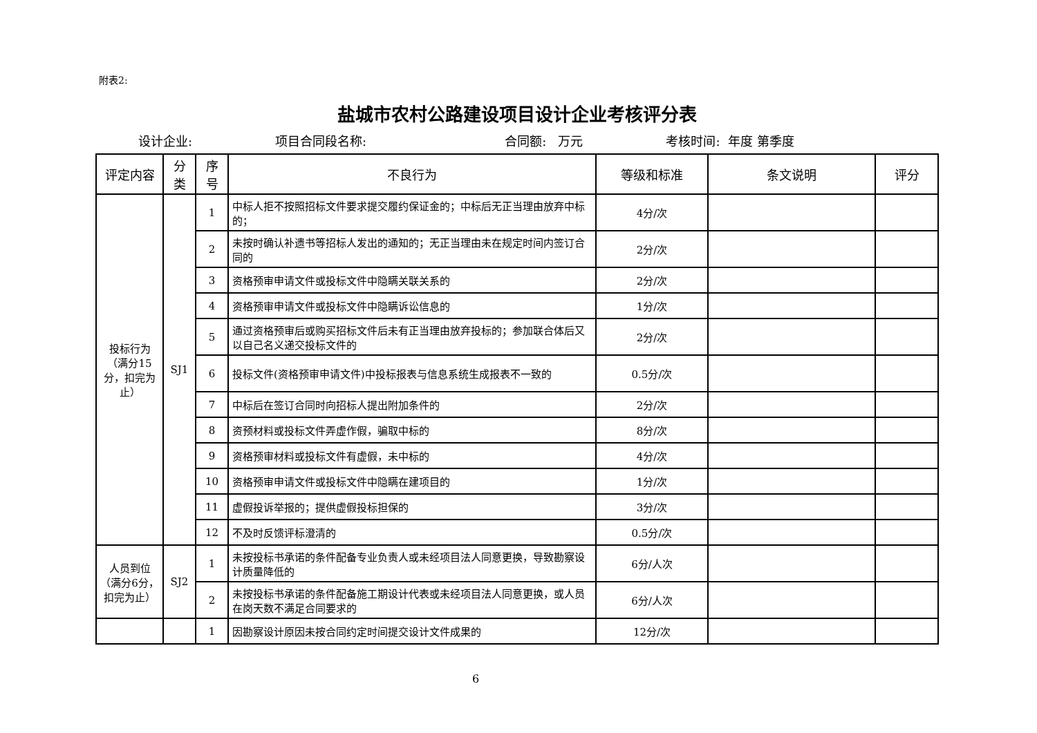附表2:
盐城市农村公路建设项目设计企业考核评分表
设计企业: 项目合同段名称: 合同额: 万元 考核时间: 年度 第季度
| 评定内容 | 分类 | 序号 | 不良行为 | 等级和标准 | 条文说明 | 评分 |
| --- | --- | --- | --- | --- | --- | --- |
| 投标行为（满分15分，扣完为止） | SJ1 | 1 | 中标人拒不按照招标文件要求提交履约保证金的；中标后无正当理由放弃中标的； | 4分/次 | | |
| | | 2 | 未按时确认补遗书等招标人发出的通知的；无正当理由未在规定时间内签订合同的 | 2分/次 | | |
| | | 3 | 资格预审申请文件或投标文件中隐瞒关联关系的 | 2分/次 | | |
| | | 4 | 资格预审申请文件或投标文件中隐瞒诉讼信息的 | 1分/次 | | |
| | | 5 | 通过资格预审后或购买招标文件后未有正当理由放弃投标的；参加联合体后又以自己名义递交投标文件的 | 2分/次 | | |
| | | 6 | 投标文件(资格预审申请文件)中投标报表与信息系统生成报表不一致的 | 0.5分/次 | | |
| | | 7 | 中标后在签订合同时向招标人提出附加条件的 | 2分/次 | | |
| | | 8 | 资预材料或投标文件弄虚作假，骗取中标的 | 8分/次 | | |
| | | 9 | 资格预审材料或投标文件有虚假，未中标的 | 4分/次 | | |
| | | 10 | 资格预审申请文件或投标文件中隐瞒在建项目的 | 1分/次 | | |
| | | 11 | 虚假投诉举报的；提供虚假投标担保的 | 3分/次 | | |
| | | 12 | 不及时反馈评标澄清的 | 0.5分/次 | | |
| 人员到位（满分6分，扣完为止） | SJ2 | 1 | 未按投标书承诺的条件配备专业负责人或未经项目法人同意更换，导致勘察设计质量降低的 | 6分/人次 | | |
| | | 2 | 未按投标书承诺的条件配备施工期设计代表或未经项目法人同意更换，或人员在岗天数不满足合同要求的 | 6分/人次 | | |
| | | 1 | 因勘察设计原因未按合同约定时间提交设计文件成果的 | 12分/次 | | |
6